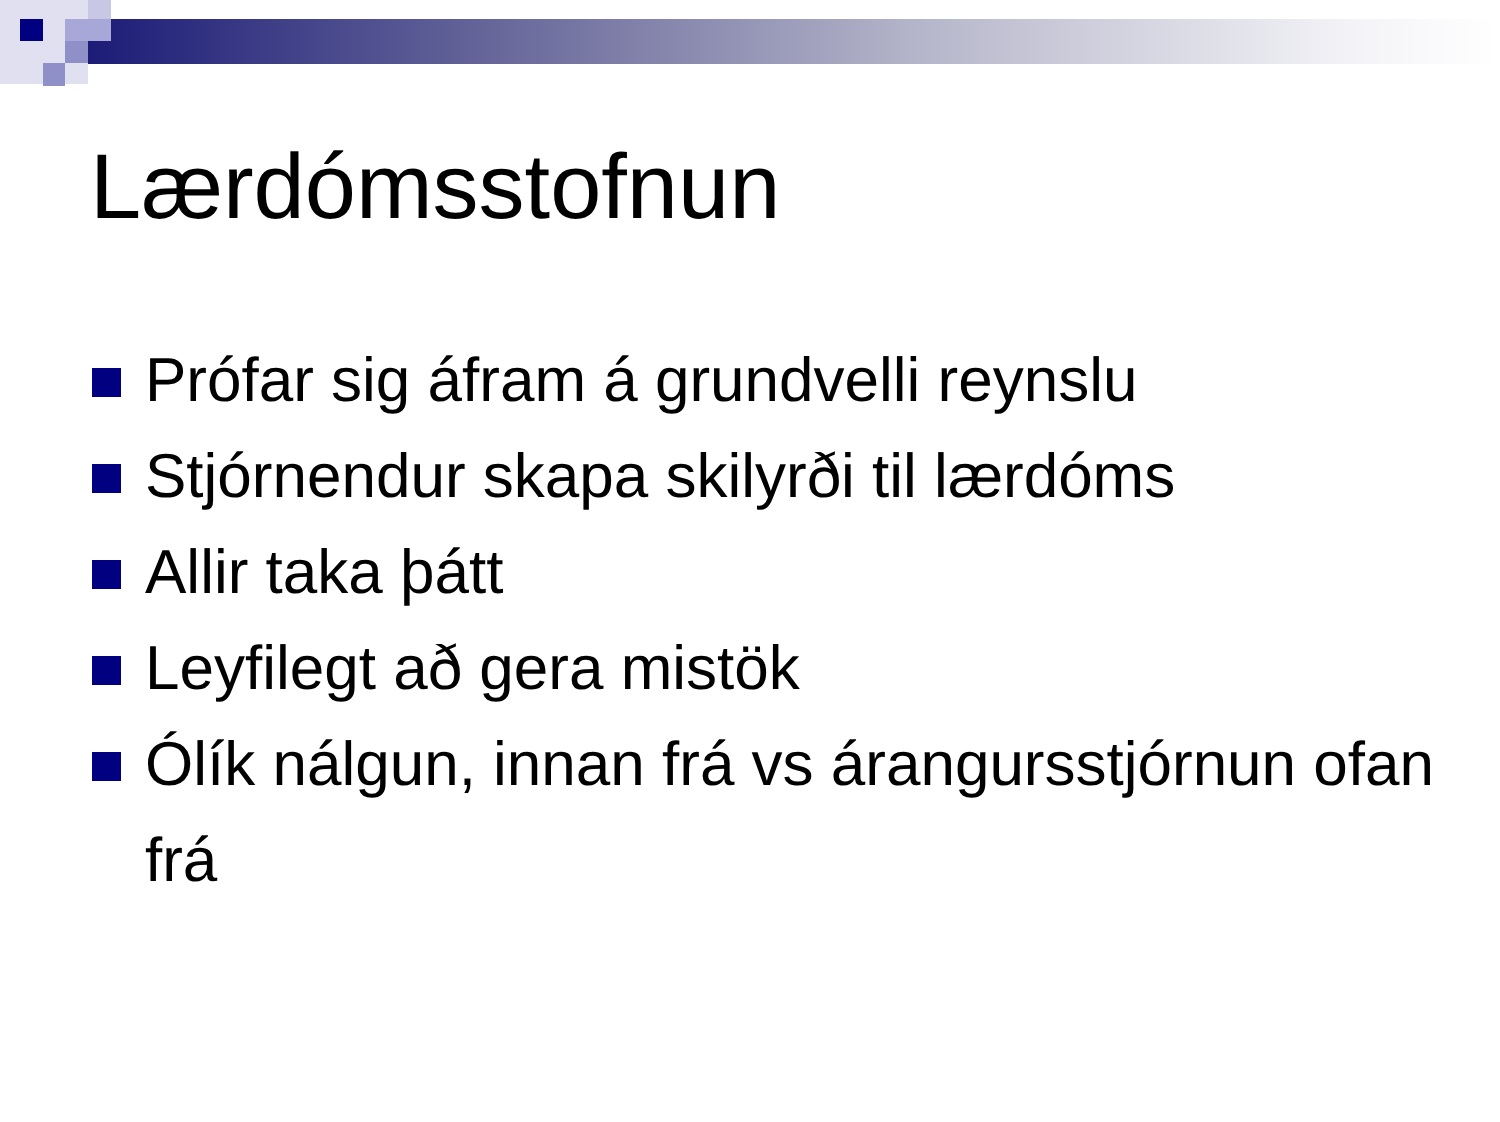Lærdómsstofnun
Prófar sig áfram á grundvelli reynslu
Stjórnendur skapa skilyrði til lærdóms
Allir taka þátt
Leyfilegt að gera mistök
Ólík nálgun, innan frá vs árangursstjórnun ofan frá